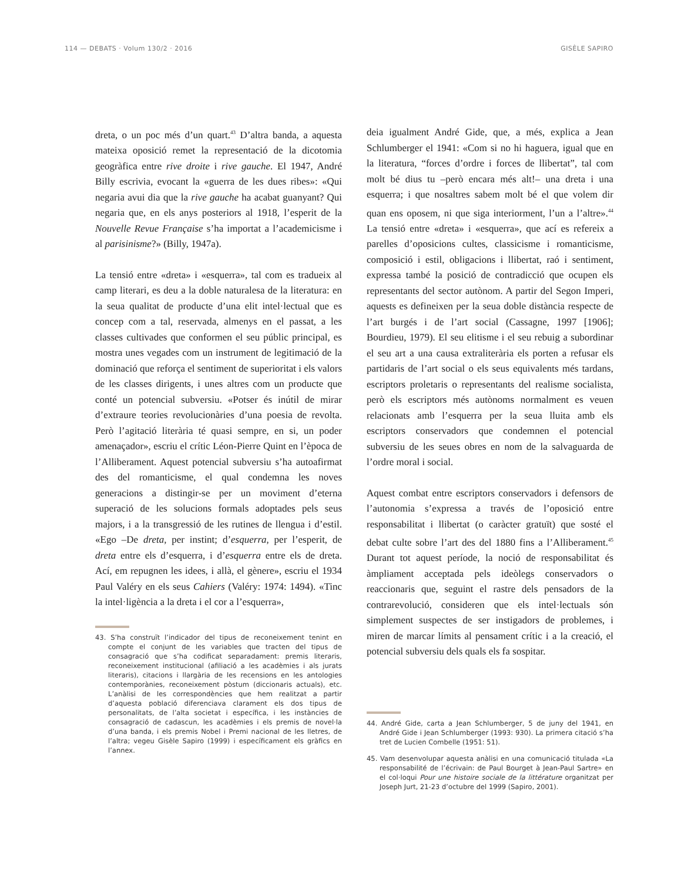114 — DEBATS · Volum 130/2 · 2016 GISÈLE SAPIRO
dreta, o un poc més d’un quart.<sup>43</sup> D’altra banda, a aquesta mateixa oposició remet la representació de la dicotomia geogràfica entre rive droite i rive gauche. El 1947, André Billy escrivia, evocant la «guerra de les dues ribes»: «Qui negaria avui dia que la rive gauche ha acabat guanyant? Qui negaria que, en els anys posteriors al 1918, l’esperit de la Nouvelle Revue Française s’ha importat a l’academicisme i al parisinisme?» (Billy, 1947a).
La tensió entre «dreta» i «esquerra», tal com es tradueix al camp literari, es deu a la doble naturalesa de la literatura: en la seua qualitat de producte d’una elit intel·lectual que es concep com a tal, reservada, almenys en el passat, a les classes cultivades que conformen el seu públic principal, es mostra unes vegades com un instrument de legitimació de la dominació que reforça el sentiment de superioritat i els valors de les classes dirigents, i unes altres com un producte que conté un potencial subversiu. «Potser és inútil de mirar d’extraure teories revolucionàries d’una poesia de revolta. Però l’agitació literària té quasi sempre, en si, un poder amenaçador», escriu el crític Léon-Pierre Quint en l’època de l’Alliberament. Aquest potencial subversiu s’ha autoafirmat des del romanticisme, el qual condemna les noves generacions a distingir-se per un moviment d’eterna superació de les solucions formals adoptades pels seus majors, i a la transgressió de les rutines de llengua i d’estil. «Ego –De dreta, per instint; d’esquerra, per l’esperit, de dreta entre els d’esquerra, i d’esquerra entre els de dreta. Ací, em repugnen les idees, i allà, el gènere», escriu el 1934 Paul Valéry en els seus Cahiers (Valéry: 1974: 1494). «Tinc la intel·ligència a la dreta i el cor a l’esquerra»,
43. S’ha construït l’indicador del tipus de reconeixement tenint en compte el conjunt de les variables que tracten del tipus de consagració que s’ha codificat separadament: premis literaris, reconeixement institucional (afiliació a les acadèmies i als jurats literaris), citacions i llargària de les recensions en les antologies contemporànies, reconeixement pòstum (diccionaris actuals), etc. L’anàlisi de les correspondències que hem realitzat a partir d’aquesta població diferenciava clarament els dos tipus de personalitats, de l’alta societat i específica, i les instàncies de consagració de cadascun, les acadèmies i els premis de novel·la d’una banda, i els premis Nobel i Premi nacional de les lletres, de l’altra; vegeu Gisèle Sapiro (1999) i específicament els gràfics en l’annex.
deia igualment André Gide, que, a més, explica a Jean Schlumberger el 1941: «Com si no hi haguera, igual que en la literatura, “forces d’ordre i forces de llibertat”, tal com molt bé dius tu –però encara més alt!– una dreta i una esquerra; i que nosaltres sabem molt bé el que volem dir quan ens oposem, ni que siga interiorment, l’un a l’altre».<sup>44</sup> La tensió entre «dreta» i «esquerra», que ací es refereix a parelles d’oposicions cultes, classicisme i romanticisme, composició i estil, obligacions i llibertat, raó i sentiment, expressa també la posició de contradicció que ocupen els representants del sector autònom. A partir del Segon Imperi, aquests es defineixen per la seua doble distància respecte de l’art burgés i de l’art social (Cassagne, 1997 [1906]; Bourdieu, 1979). El seu elitisme i el seu rebuig a subordinar el seu art a una causa extraliterària els porten a refusar els partidaris de l’art social o els seus equivalents més tardans, escriptors proletaris o representants del realisme socialista, però els escriptors més autònoms normalment es veuen relacionats amb l’esquerra per la seua lluita amb els escriptors conservadors que condemnen el potencial subversiu de les seues obres en nom de la salvaguarda de l’ordre moral i social.
Aquest combat entre escriptors conservadors i defensors de l’autonomia s’expressa a través de l’oposició entre responsabilitat i llibertat (o caràcter gratuït) que sosté el debat culte sobre l’art des del 1880 fins a l’Alliberament.<sup>45</sup> Durant tot aquest període, la noció de responsabilitat és àmpliament acceptada pels ideòlegs conservadors o reaccionaris que, seguint el rastre dels pensadors de la contrarevolució, consideren que els intel·lectuals són simplement suspectes de ser instigadors de problemes, i miren de marcar límits al pensament crític i a la creació, el potencial subversiu dels quals els fa sospitar.
44. André Gide, carta a Jean Schlumberger, 5 de juny del 1941, en André Gide i Jean Schlumberger (1993: 930). La primera citació s’ha tret de Lucien Combelle (1951: 51).
45. Vam desenvolupar aquesta anàlisi en una comunicació titulada «La responsabilité de l’écrivain: de Paul Bourget à Jean-Paul Sartre» en el col·loqui Pour une histoire sociale de la littérature organitzat per Joseph Jurt, 21-23 d’octubre del 1999 (Sapiro, 2001).